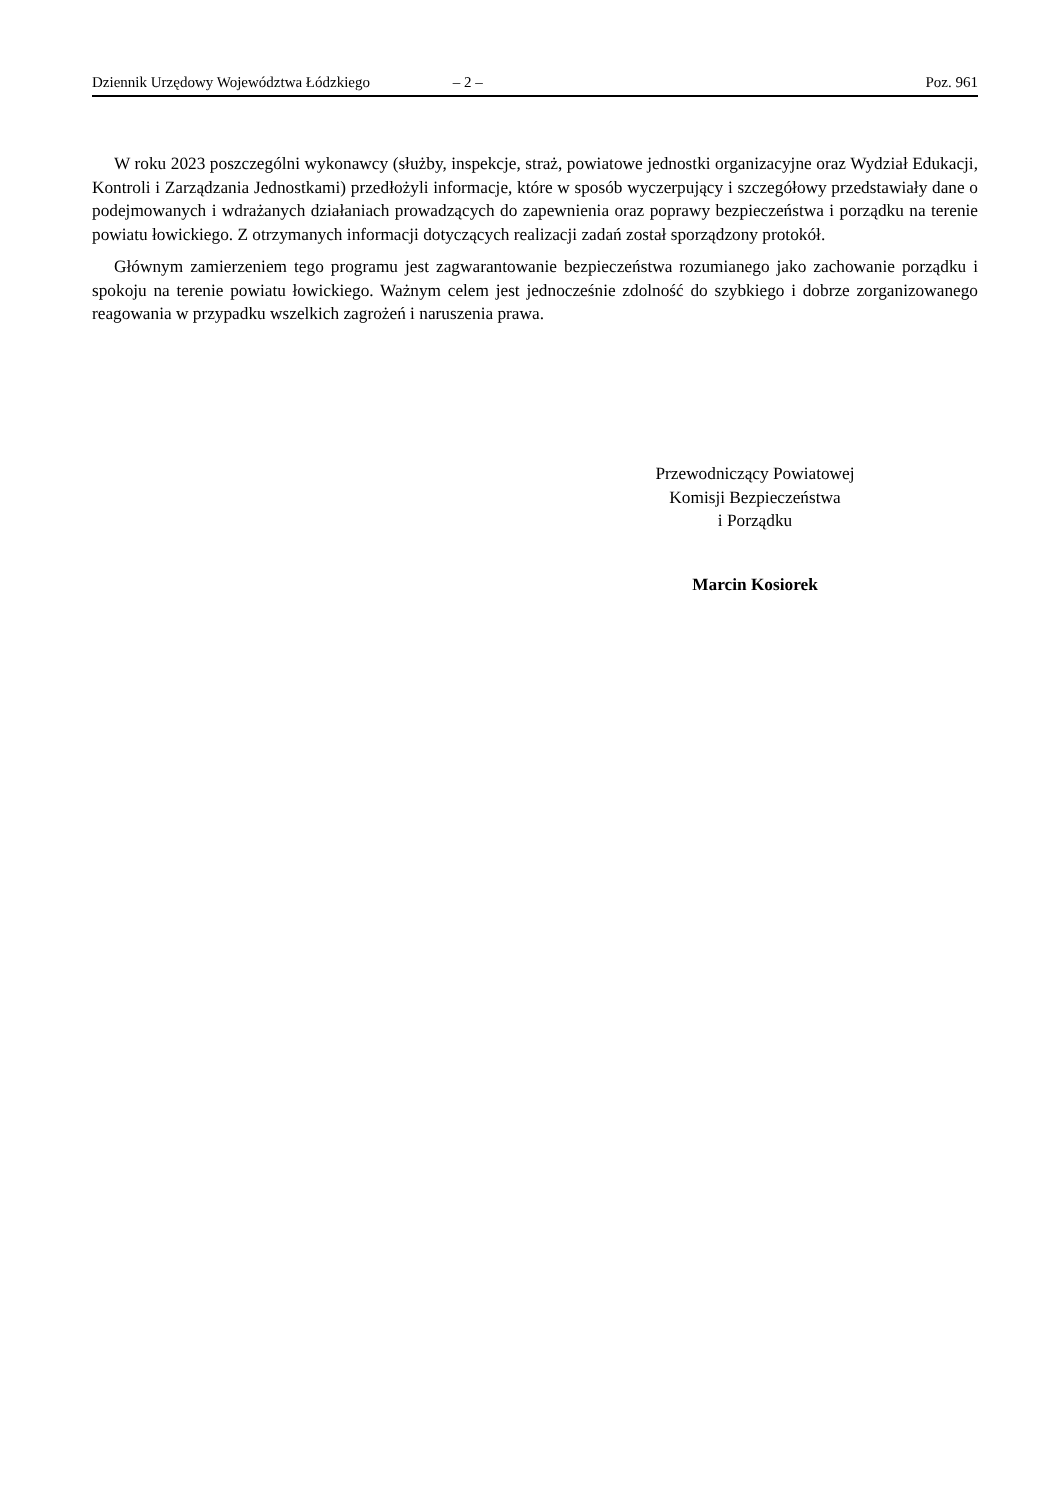Dziennik Urzędowy Województwa Łódzkiego – 2 – Poz. 961
W roku 2023 poszczególni wykonawcy (służby, inspekcje, straż, powiatowe jednostki organizacyjne oraz Wydział Edukacji, Kontroli i Zarządzania Jednostkami) przedłożyli informacje, które w sposób wyczerpujący i szczegółowy przedstawiały dane o podejmowanych i wdrażanych działaniach prowadzących do zapewnienia oraz poprawy bezpieczeństwa i porządku na terenie powiatu łowickiego. Z otrzymanych informacji dotyczących realizacji zadań został sporządzony protokół.
Głównym zamierzeniem tego programu jest zagwarantowanie bezpieczeństwa rozumianego jako zachowanie porządku i spokoju na terenie powiatu łowickiego. Ważnym celem jest jednocześnie zdolność do szybkiego i dobrze zorganizowanego reagowania w przypadku wszelkich zagrożeń i naruszenia prawa.
Przewodniczący Powiatowej
Komisji Bezpieczeństwa
i Porządku
Marcin Kosiorek